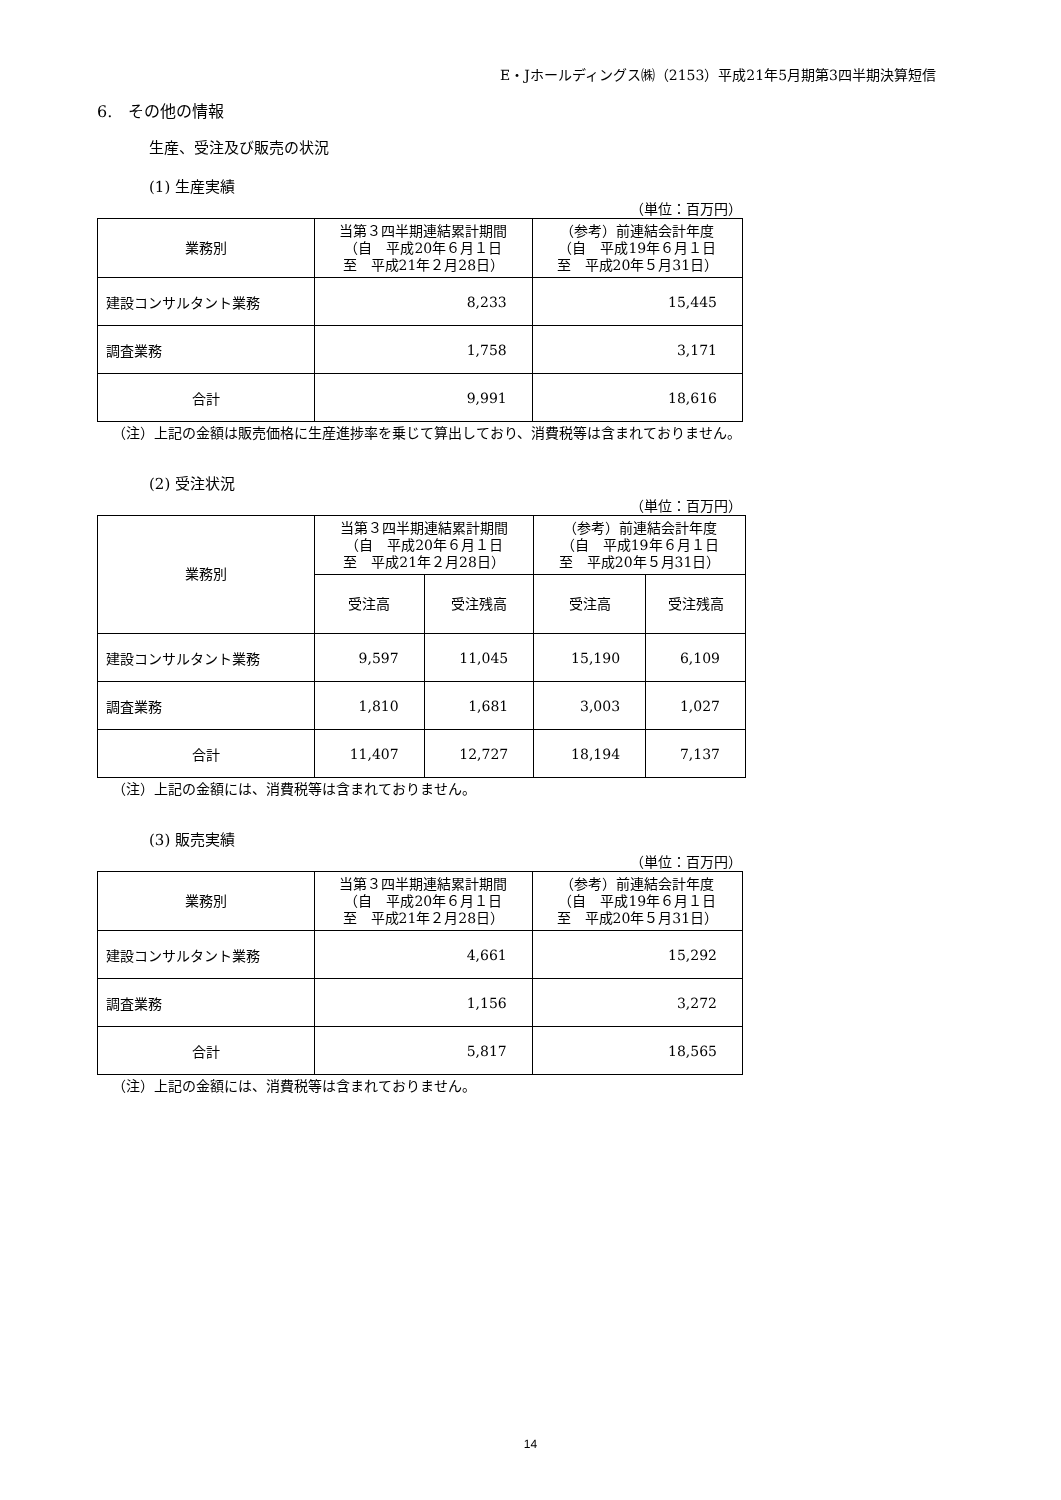E・Jホールディングス㈱（2153）平成21年5月期第3四半期決算短信
6.　その他の情報
生産、受注及び販売の状況
(1) 生産実績
（単位：百万円）
| 業務別 | 当第３四半期連結累計期間 （自 平成20年６月１日 至 平成21年２月28日） | （参考）前連結会計年度 （自 平成19年６月１日 至 平成20年５月31日） |
| --- | --- | --- |
| 建設コンサルタント業務 | 8,233 | 15,445 |
| 調査業務 | 1,758 | 3,171 |
| 合計 | 9,991 | 18,616 |
（注）上記の金額は販売価格に生産進捗率を乗じて算出しており、消費税等は含まれておりません。
(2) 受注状況
（単位：百万円）
| 業務別 | 当第３四半期連結累計期間 （自 平成20年６月１日 至 平成21年２月28日） | | （参考）前連結会計年度 （自 平成19年６月１日 至 平成20年５月31日） | |
| --- | --- | --- | --- | --- |
| | 受注高 | 受注残高 | 受注高 | 受注残高 |
| 建設コンサルタント業務 | 9,597 | 11,045 | 15,190 | 6,109 |
| 調査業務 | 1,810 | 1,681 | 3,003 | 1,027 |
| 合計 | 11,407 | 12,727 | 18,194 | 7,137 |
（注）上記の金額には、消費税等は含まれておりません。
(3) 販売実績
（単位：百万円）
| 業務別 | 当第３四半期連結累計期間 （自 平成20年６月１日 至 平成21年２月28日） | （参考）前連結会計年度 （自 平成19年６月１日 至 平成20年５月31日） |
| --- | --- | --- |
| 建設コンサルタント業務 | 4,661 | 15,292 |
| 調査業務 | 1,156 | 3,272 |
| 合計 | 5,817 | 18,565 |
（注）上記の金額には、消費税等は含まれておりません。
14